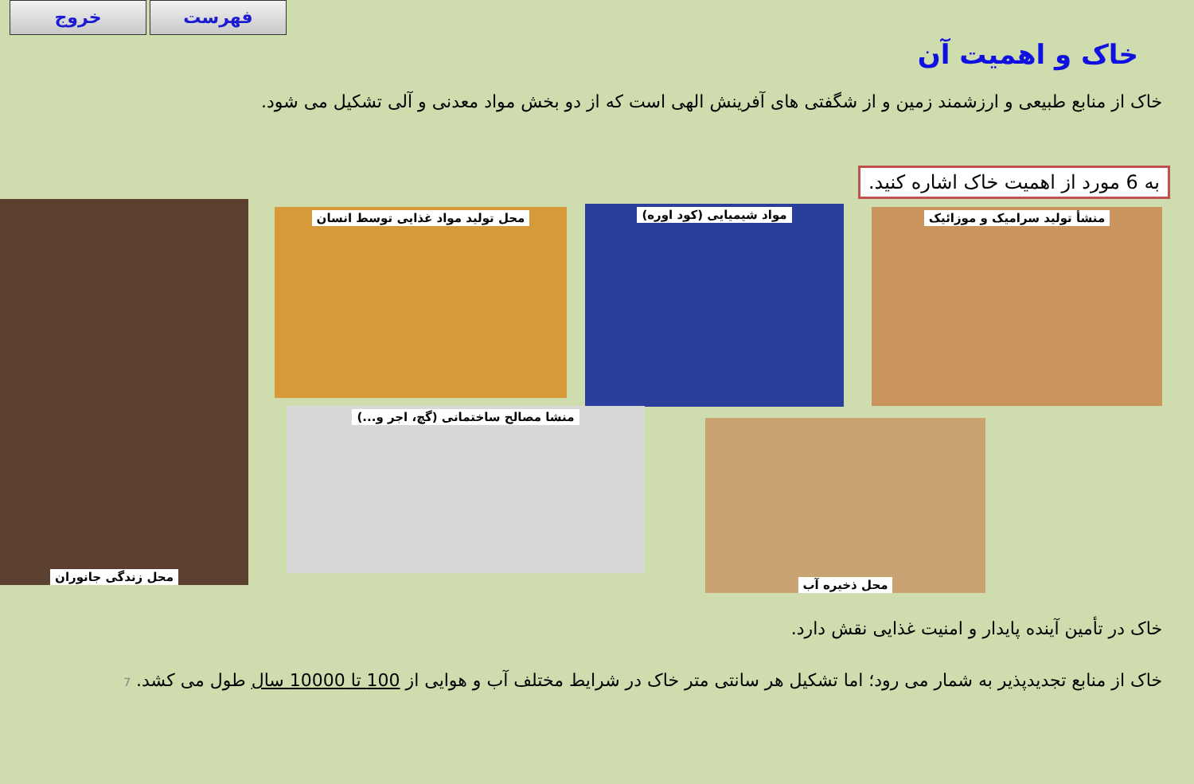خروج فهرست
خاک و اهمیت آن
خاک از منابع طبیعی و ارزشمند زمین و از شگفتی های آفرینش الهی است که از دو بخش مواد معدنی و آلی تشکیل می شود.
به 6 مورد از اهمیت خاک اشاره کنید.
منشأ تولید سرامیک و موزائیک مواد شیمیایی (کود اوره) محل تولید مواد غذایی توسط انسان
محل زندگی جانوران
منشا مصالح ساختمانی (گچ، اجر و...)
محل ذخیره آب
خاک در تأمین آینده پایدار و امنیت غذایی نقش دارد.
خاک از منابع تجدیدپذیر به شمار می رود؛ اما تشکیل هر سانتی متر خاک در شرایط مختلف آب و هوایی از 100 تا 10000 سال طول می کشد. 7